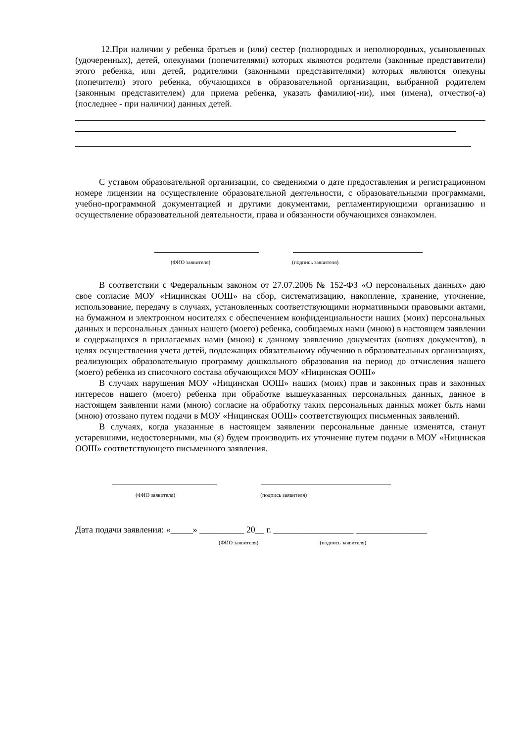12.При наличии у ребенка братьев и (или) сестер (полнородных и неполнородных, усыновленных (удочеренных), детей, опекунами (попечителями) которых являются родители (законные представители) этого ребенка, или детей, родителями (законными представителями) которых являются опекуны (попечители) этого ребенка, обучающихся в образовательной организации, выбранной родителем (законным представителем) для приема ребенка, указать фамилию(-ии), имя (имена), отчество(-а) (последнее - при наличии) данных детей.
С уставом образовательной организации, со сведениями о дате предоставления и регистрационном номере лицензии на осуществление образовательной деятельности, с образовательными программами, учебно-программной документацией и другими документами, регламентирующими организацию и осуществление образовательной деятельности, права и обязанности обучающихся ознакомлен.
(ФИО заявителя) (подпись заявителя)
В соответствии с Федеральным законом от 27.07.2006 № 152-ФЗ «О персональных данных» даю свое согласие МОУ «Ницинская ООШ» на сбор, систематизацию, накопление, хранение, уточнение, использование, передачу в случаях, установленных соответствующими нормативными правовыми актами, на бумажном и электронном носителях с обеспечением конфиденциальности наших (моих) персональных данных и персональных данных нашего (моего) ребенка, сообщаемых нами (мною) в настоящем заявлении и содержащихся в прилагаемых нами (мною) к данному заявлению документах (копиях документов), в целях осуществления учета детей, подлежащих обязательному обучению в образовательных организациях, реализующих образовательную программу дошкольного образования на период до отчисления нашего (моего) ребенка из списочного состава обучающихся МОУ «Ницинская ООШ»
В случаях нарушения МОУ «Ницинская ООШ» наших (моих) прав и законных прав и законных интересов нашего (моего) ребенка при обработке вышеуказанных персональных данных, данное в настоящем заявлении нами (мною) согласие на обработку таких персональных данных может быть нами (мною) отозвано путем подачи в МОУ «Ницинская ООШ» соответствующих письменных заявлений.
В случаях, когда указанные в настоящем заявлении персональные данные изменятся, станут устаревшими, недостоверными, мы (я) будем производить их уточнение путем подачи в МОУ «Ницинская ООШ» соответствующего письменного заявления.
(ФИО заявителя) (подпись заявителя)
Дата подачи заявления: «_____» __________ 20__ г. __________________ ________________
(ФИО заявителя) (подпись заявителя)